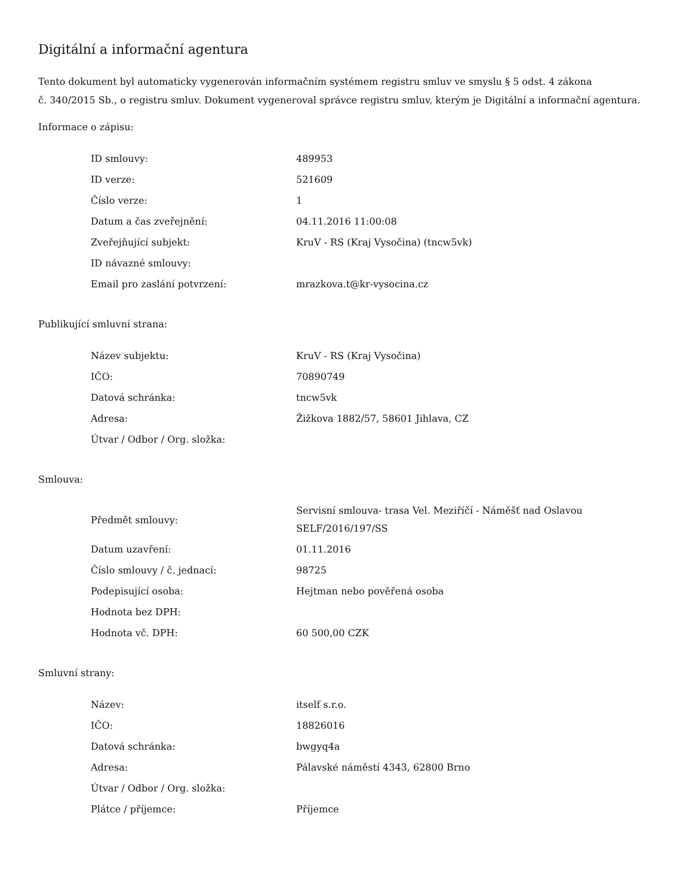Digitální a informační agentura
Tento dokument byl automaticky vygenerován informačním systémem registru smluv ve smyslu § 5 odst. 4 zákona
č. 340/2015 Sb., o registru smluv. Dokument vygeneroval správce registru smluv, kterým je Digitální a informační agentura.
Informace o zápisu:
| ID smlouvy: | 489953 |
| ID verze: | 521609 |
| Číslo verze: | 1 |
| Datum a čas zveřejnění: | 04.11.2016 11:00:08 |
| Zveřejňující subjekt: | KruV - RS (Kraj Vysočina) (tncw5vk) |
| ID návazné smlouvy: | |
| Email pro zaslání potvrzení: | mrazkova.t@kr-vysocina.cz |
Publikující smluvní strana:
| Název subjektu: | KruV - RS (Kraj Vysočina) |
| IČO: | 70890749 |
| Datová schránka: | tncw5vk |
| Adresa: | Žižkova 1882/57, 58601 Jihlava, CZ |
| Útvar / Odbor / Org. složka: | |
Smlouva:
| Předmět smlouvy: | Servisní smlouva- trasa Vel. Meziříčí - Náměšť nad Oslavou SELF/2016/197/SS |
| Datum uzavření: | 01.11.2016 |
| Číslo smlouvy / č. jednací: | 98725 |
| Podepisující osoba: | Hejtman nebo pověřená osoba |
| Hodnota bez DPH: | |
| Hodnota vč. DPH: | 60 500,00 CZK |
Smluvní strany:
| Název: | itself s.r.o. |
| IČO: | 18826016 |
| Datová schránka: | bwgyq4a |
| Adresa: | Pálavské náměstí 4343, 62800 Brno |
| Útvar / Odbor / Org. složka: | |
| Plátce / příjemce: | Příjemce |